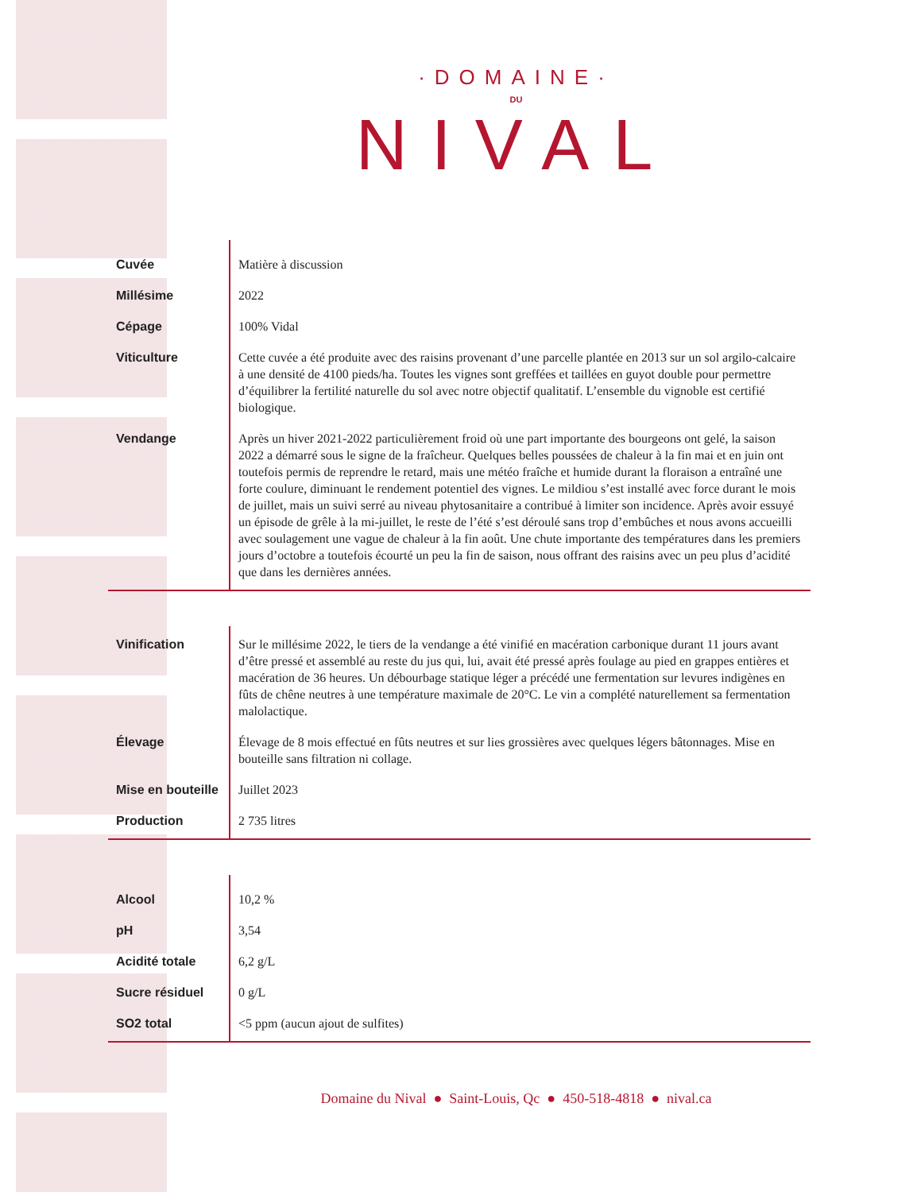·DOMAINE·
DU
NIVAL
| Cuvée | Matière à discussion |
| Millésime | 2022 |
| Cépage | 100% Vidal |
| Viticulture | Cette cuvée a été produite avec des raisins provenant d’une parcelle plantée en 2013 sur un sol argilo-calcaire à une densité de 4100 pieds/ha. Toutes les vignes sont greffées et taillées en guyot double pour permettre d’équilibrer la fertilité naturelle du sol avec notre objectif qualitatif. L’ensemble du vignoble est certifié biologique. |
| Vendange | Après un hiver 2021-2022 particulièrement froid où une part importante des bourgeons ont gelé, la saison 2022 a démarré sous le signe de la fraîcheur. Quelques belles poussées de chaleur à la fin mai et en juin ont toutefois permis de reprendre le retard, mais une météo fraîche et humide durant la floraison a entraîné une forte coulure, diminuant le rendement potentiel des vignes. Le mildiou s’est installé avec force durant le mois de juillet, mais un suivi serré au niveau phytosanitaire a contribué à limiter son incidence. Après avoir essuyé un épisode de grêle à la mi-juillet, le reste de l’été s’est déroulé sans trop d’embûches et nous avons accueilli avec soulagement une vague de chaleur à la fin août. Une chute importante des températures dans les premiers jours d’octobre a toutefois écourté un peu la fin de saison, nous offrant des raisins avec un peu plus d’acidité que dans les dernières années. |
| Vinification | Sur le millésime 2022, le tiers de la vendange a été vinifié en macération carbonique durant 11 jours avant d’être pressé et assemblé au reste du jus qui, lui, avait été pressé après foulage au pied en grappes entières et macération de 36 heures. Un débourbage statique léger a précédé une fermentation sur levures indigènes en fûts de chêne neutres à une température maximale de 20°C. Le vin a complété naturellement sa fermentation malolactique. |
| Élevage | Élevage de 8 mois effectué en fûts neutres et sur lies grossières avec quelques légers bâtonnages. Mise en bouteille sans filtration ni collage. |
| Mise en bouteille | Juillet 2023 |
| Production | 2 735 litres |
| Alcool | 10,2 % |
| pH | 3,54 |
| Acidité totale | 6,2 g/L |
| Sucre résiduel | 0 g/L |
| SO2 total | <5 ppm (aucun ajout de sulfites) |
Domaine du Nival ● Saint-Louis, Qc ● 450-518-4818 ● nival.ca